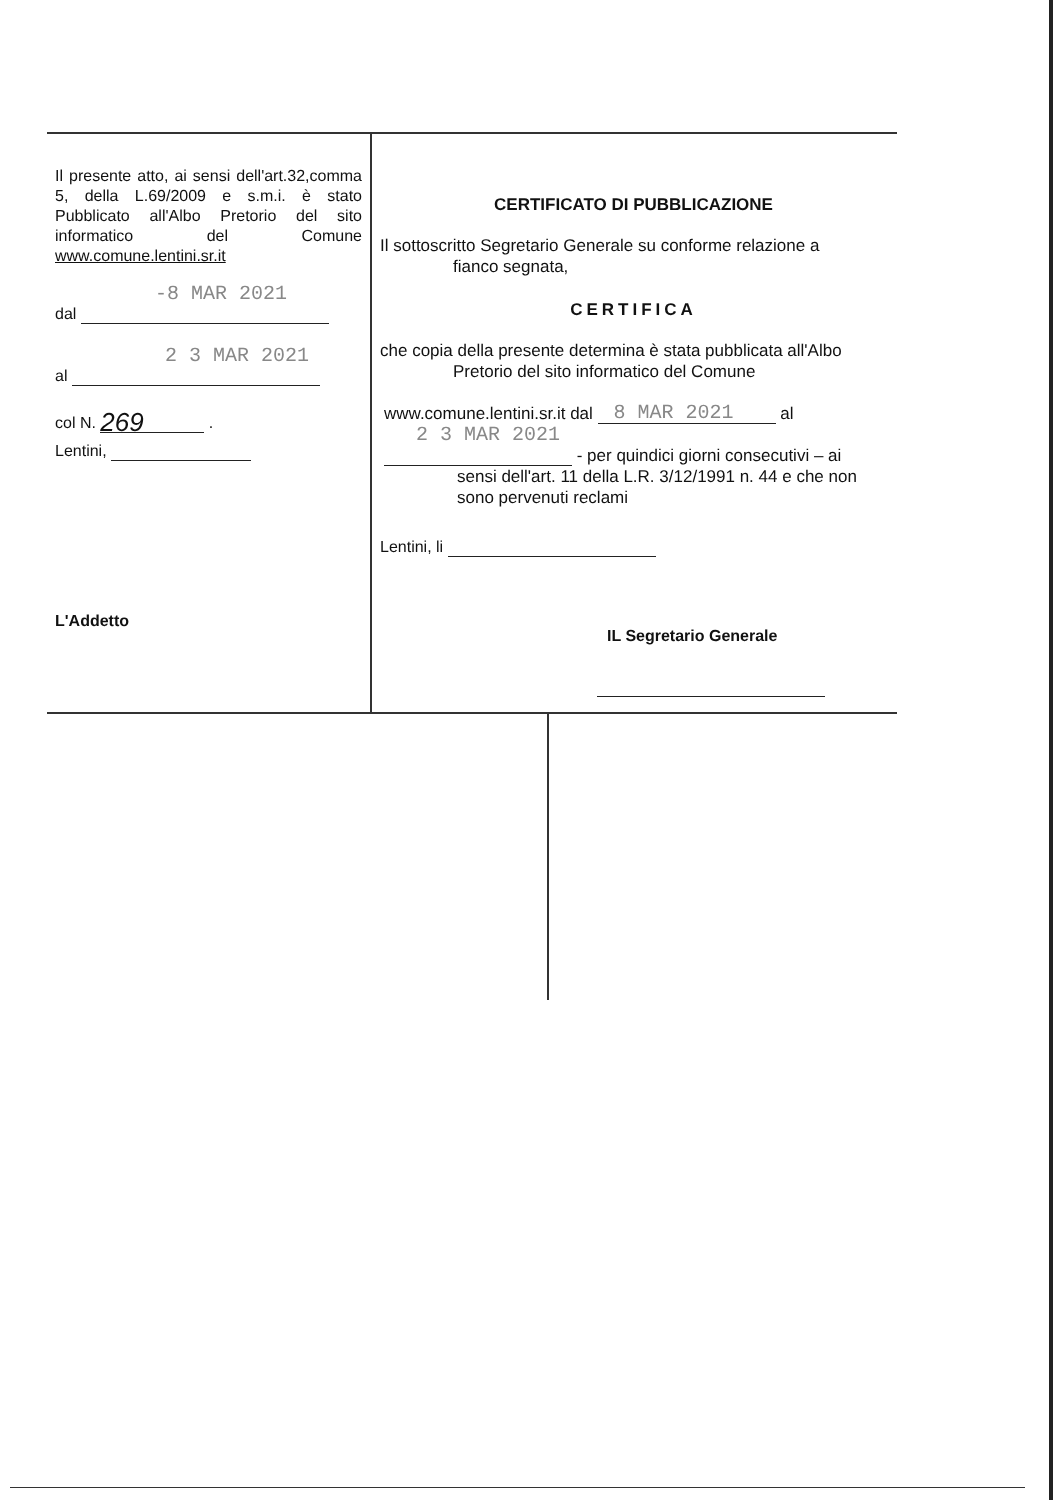Il presente atto, ai sensi dell'art.32,comma 5, della L.69/2009 e s.m.i. è stato Pubblicato all'Albo Pretorio del sito informatico del Comune www.comune.lentini.sr.it
-8 MAR 2021
dal
2 3 MAR 2021
al
col N. 269 .
Lentini,
L'Addetto
CERTIFICATO DI PUBBLICAZIONE
Il sottoscritto Segretario Generale su conforme relazione a
fianco segnata,
CERTIFICA
che copia della presente determina è stata pubblicata all'Albo
Pretorio del sito informatico del Comune
www.comune.lentini.sr.it dal 8 MAR 2021 al
2 3 MAR 2021
- per quindici giorni consecutivi – ai
sensi dell'art. 11 della L.R. 3/12/1991 n. 44 e che non
sono pervenuti reclami
Lentini, li
IL Segretario Generale